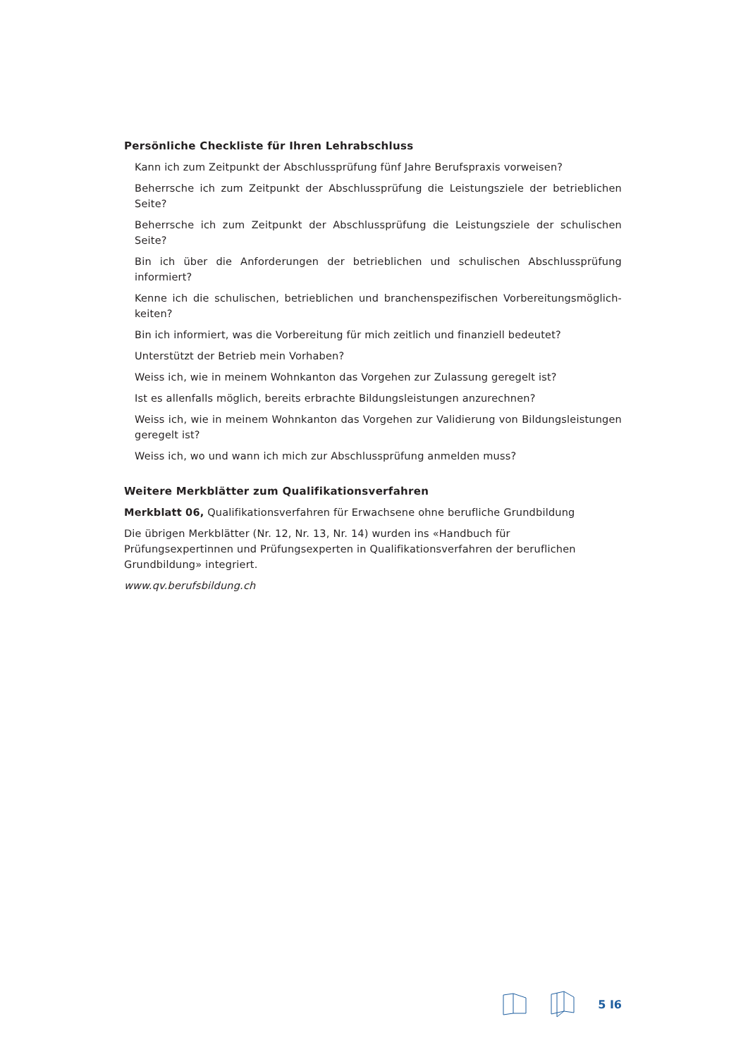Persönliche Checkliste für Ihren Lehrabschluss
Kann ich zum Zeitpunkt der Abschlussprüfung fünf Jahre Berufspraxis vorweisen?
Beherrsche ich zum Zeitpunkt der Abschlussprüfung die Leistungsziele der betrieblichen Seite?
Beherrsche ich zum Zeitpunkt der Abschlussprüfung die Leistungsziele der schulischen Seite?
Bin ich über die Anforderungen der betrieblichen und schulischen Abschlussprüfung informiert?
Kenne ich die schulischen, betrieblichen und branchenspezifischen Vorbereitungsmöglich-keiten?
Bin ich informiert, was die Vorbereitung für mich zeitlich und finanziell bedeutet?
Unterstützt der Betrieb mein Vorhaben?
Weiss ich, wie in meinem Wohnkanton das Vorgehen zur Zulassung geregelt ist?
Ist es allenfalls möglich, bereits erbrachte Bildungsleistungen anzurechnen?
Weiss ich, wie in meinem Wohnkanton das Vorgehen zur Validierung von Bildungsleistungen geregelt ist?
Weiss ich, wo und wann ich mich zur Abschlussprüfung anmelden muss?
Weitere Merkblätter zum Qualifikationsverfahren
Merkblatt 06, Qualifikationsverfahren für Erwachsene ohne berufliche Grundbildung
Die übrigen Merkblätter (Nr. 12, Nr. 13, Nr. 14) wurden ins «Handbuch für
Prüfungsexpertinnen und Prüfungsexperten in Qualifikationsverfahren der beruflichen
Grundbildung» integriert.
www.qv.berufsbildung.ch
5 I6